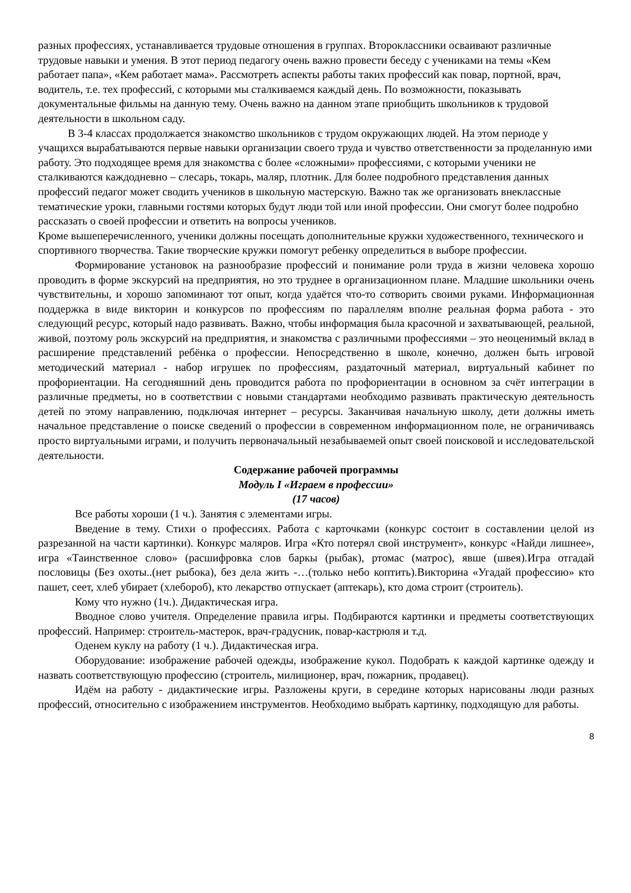разных профессиях, устанавливается трудовые отношения в группах. Второклассники осваивают различные трудовые навыки и умения. В этот период педагогу очень важно провести беседу с учениками на темы «Кем работает папа», «Кем работает мама». Рассмотреть аспекты работы таких профессий как повар, портной, врач, водитель, т.е. тех профессий, с которыми мы сталкиваемся каждый день. По возможности, показывать документальные фильмы на данную тему. Очень важно на данном этапе приобщить школьников к трудовой деятельности в школьном саду.
В 3-4 классах продолжается знакомство школьников с трудом окружающих людей. На этом периоде у учащихся вырабатываются первые навыки организации своего труда и чувство ответственности за проделанную ими работу. Это подходящее время для знакомства с более «сложными» профессиями, с которыми ученики не сталкиваются каждодневно – слесарь, токарь, маляр, плотник. Для более подробного представления данных профессий педагог может сводить учеников в школьную мастерскую. Важно так же организовать внеклассные тематические уроки, главными гостями которых будут люди той или иной профессии. Они смогут более подробно рассказать о своей профессии и ответить на вопросы учеников.
Кроме вышеперечисленного, ученики должны посещать дополнительные кружки художественного, технического и спортивного творчества. Такие творческие кружки помогут ребенку определиться в выборе профессии.
Формирование установок на разнообразие профессий и понимание роли труда в жизни человека хорошо проводить в форме экскурсий на предприятия, но это труднее в организационном плане. Младшие школьники очень чувствительны, и хорошо запоминают тот опыт, когда удаётся что-то сотворить своими руками. Информационная поддержка в виде викторин и конкурсов по профессиям по параллелям вполне реальная форма работа - это следующий ресурс, который надо развивать. Важно, чтобы информация была красочной и захватывающей, реальной, живой, поэтому роль экскурсий на предприятия, и знакомства с различными профессиями – это неоценимый вклад в расширение представлений ребёнка о профессии. Непосредственно в школе, конечно, должен быть игровой методический материал - набор игрушек по профессиям, раздаточный материал, виртуальный кабинет по профориентации. На сегодняшний день проводится работа по профориентации в основном за счёт интеграции в различные предметы, но в соответствии с новыми стандартами необходимо развивать практическую деятельность детей по этому направлению, подключая интернет – ресурсы. Заканчивая начальную школу, дети должны иметь начальное представление о поиске сведений о профессии в современном информационном поле, не ограничиваясь просто виртуальными играми, и получить первоначальный незабываемей опыт своей поисковой и исследовательской деятельности.
Содержание рабочей программы
Модуль I «Играем в профессии»
(17 часов)
Все работы хороши (1 ч.). Занятия с элементами игры.
Введение в тему. Стихи о профессиях. Работа с карточками (конкурс состоит в составлении целой из разрезанной на части картинки). Конкурс маляров. Игра «Кто потерял свой инструмент», конкурс «Найди лишнее», игра «Таинственное слово» (расшифровка слов баркы (рыбак), ртомас (матрос), явше (швея).Игра отгадай пословицы (Без охоты..(нет рыбока), без дела жить -…(только небо коптить).Викторина «Угадай профессию» кто пашет, сеет, хлеб убирает (хлебороб), кто лекарство отпускает (аптекарь), кто дома строит (строитель).
Кому что нужно (1ч.). Дидактическая игра.
Вводное слово учителя. Определение правила игры. Подбираются картинки и предметы соответствующих профессий. Например: строитель-мастерок, врач-градусник, повар-кастрюля и т.д.
Оденем куклу на работу (1 ч.). Дидактическая игра.
Оборудование: изображение рабочей одежды, изображение кукол. Подобрать к каждой картинке одежду и назвать соответствующую профессию (строитель, милиционер, врач, пожарник, продавец).
Идём на работу - дидактические игры. Разложены круги, в середине которых нарисованы люди разных профессий, относительно с изображением инструментов. Необходимо выбрать картинку, подходящую для работы.
8